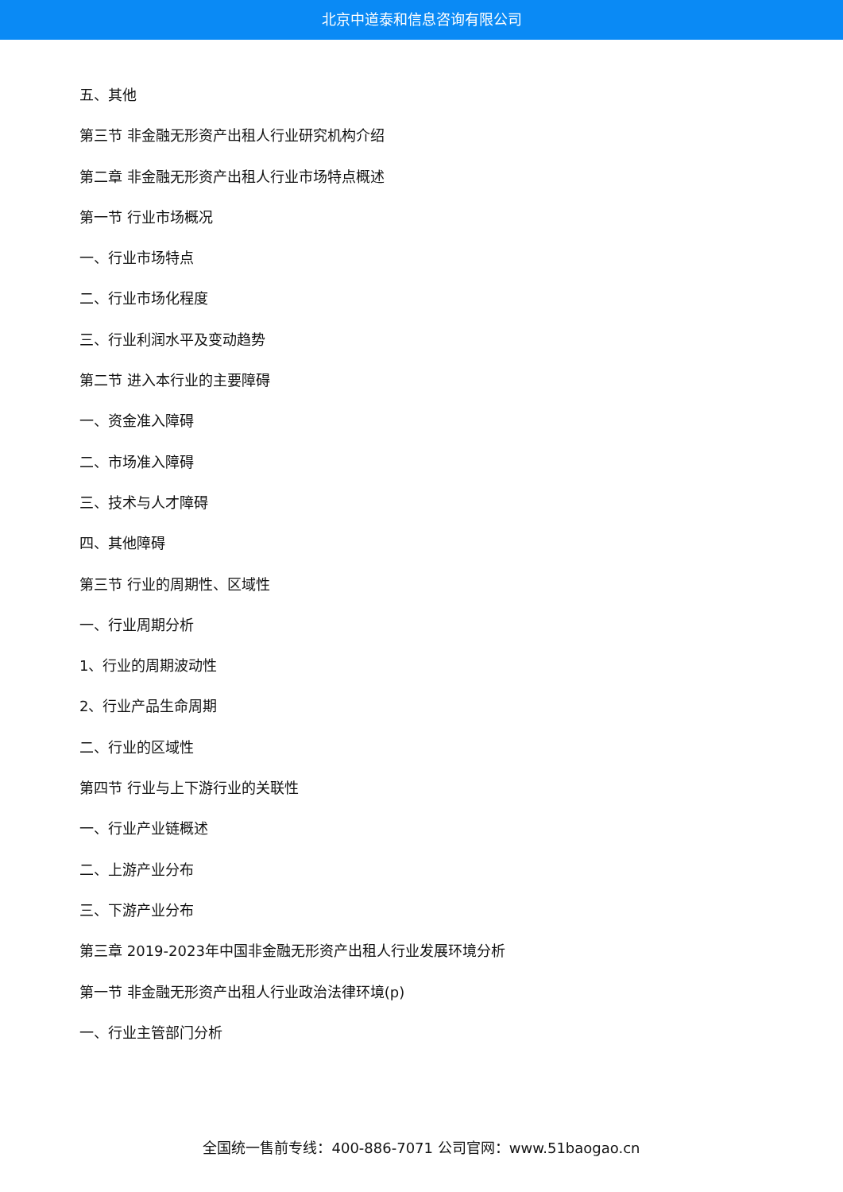北京中道泰和信息咨询有限公司
五、其他
第三节 非金融无形资产出租人行业研究机构介绍
第二章 非金融无形资产出租人行业市场特点概述
第一节 行业市场概况
一、行业市场特点
二、行业市场化程度
三、行业利润水平及变动趋势
第二节 进入本行业的主要障碍
一、资金准入障碍
二、市场准入障碍
三、技术与人才障碍
四、其他障碍
第三节 行业的周期性、区域性
一、行业周期分析
1、行业的周期波动性
2、行业产品生命周期
二、行业的区域性
第四节 行业与上下游行业的关联性
一、行业产业链概述
二、上游产业分布
三、下游产业分布
第三章 2019-2023年中国非金融无形资产出租人行业发展环境分析
第一节 非金融无形资产出租人行业政治法律环境(p)
一、行业主管部门分析
全国统一售前专线：400-886-7071 公司官网：www.51baogao.cn